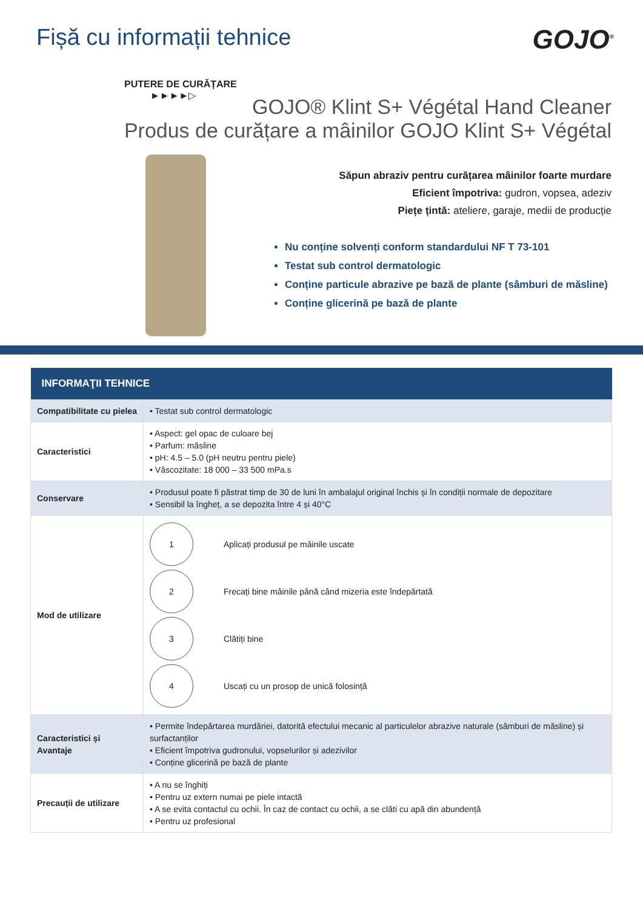Fișă cu informații tehnice
GOJO<sup>®</sup>
PUTERE DE CURĂȚARE
►►►►▷
GOJO® Klint S+ Végétal Hand Cleaner
Produs de curățare a mâinilor GOJO Klint S+ Végétal
Săpun abraziv pentru curățarea mâinilor foarte murdare
Eficient împotriva: gudron, vopsea, adeziv
Piețe țintă: ateliere, garaje, medii de producție
Nu conține solvenți conform standardului NF T 73-101
Testat sub control dermatologic
Conține particule abrazive pe bază de plante (sâmburi de măsline)
Conține glicerină pe bază de plante
| INFORMAŢII TEHNICE | |
| --- | --- |
| Compatibilitate cu pielea | • Testat sub control dermatologic |
| Caracteristici | • Aspect: gel opac de culoare bej • Parfum: măsline • pH: 4.5 – 5.0 (pH neutru pentru piele) • Vâscozitate: 18 000 – 33 500 mPa.s |
| Conservare | • Produsul poate fi păstrat timp de 30 de luni în ambalajul original închis și în condiții normale de depozitare • Sensibil la îngheț, a se depozita între 4 și 40°C |
| Mod de utilizare | 1 Aplicați produsul pe mâinile uscate 2 Frecați bine mâinile până când mizeria este îndepărtată 3 Clătiți bine 4 Uscați cu un prosop de unică folosință |
| Caracteristici și Avantaje | • Permite îndepărtarea murdăriei, datorită efectului mecanic al particulelor abrazive naturale (sâmburi de măsline) și surfactanților • Eficient împotriva gudronului, vopselurilor și adezivilor • Conține glicerină pe bază de plante |
| Precauții de utilizare | • A nu se înghiți • Pentru uz extern numai pe piele intactă • A se evita contactul cu ochii. În caz de contact cu ochii, a se clăti cu apă din abundență • Pentru uz profesional |